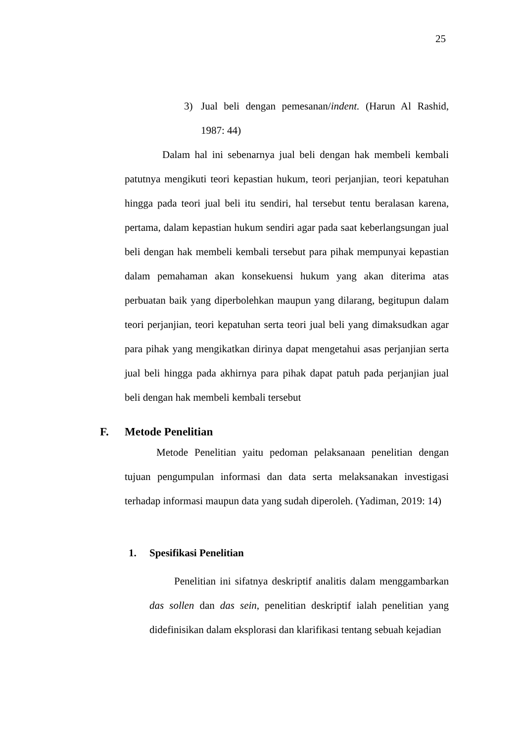25
3) Jual beli dengan pemesanan/indent. (Harun Al Rashid, 1987: 44)
Dalam hal ini sebenarnya jual beli dengan hak membeli kembali patutnya mengikuti teori kepastian hukum, teori perjanjian, teori kepatuhan hingga pada teori jual beli itu sendiri, hal tersebut tentu beralasan karena, pertama, dalam kepastian hukum sendiri agar pada saat keberlangsungan jual beli dengan hak membeli kembali tersebut para pihak mempunyai kepastian dalam pemahaman akan konsekuensi hukum yang akan diterima atas perbuatan baik yang diperbolehkan maupun yang dilarang, begitupun dalam teori perjanjian, teori kepatuhan serta teori jual beli yang dimaksudkan agar para pihak yang mengikatkan dirinya dapat mengetahui asas perjanjian serta jual beli hingga pada akhirnya para pihak dapat patuh pada perjanjian jual beli dengan hak membeli kembali tersebut
F. Metode Penelitian
Metode Penelitian yaitu pedoman pelaksanaan penelitian dengan tujuan pengumpulan informasi dan data serta melaksanakan investigasi terhadap informasi maupun data yang sudah diperoleh. (Yadiman, 2019: 14)
1. Spesifikasi Penelitian
Penelitian ini sifatnya deskriptif analitis dalam menggambarkan das sollen dan das sein, penelitian deskriptif ialah penelitian yang didefinisikan dalam eksplorasi dan klarifikasi tentang sebuah kejadian